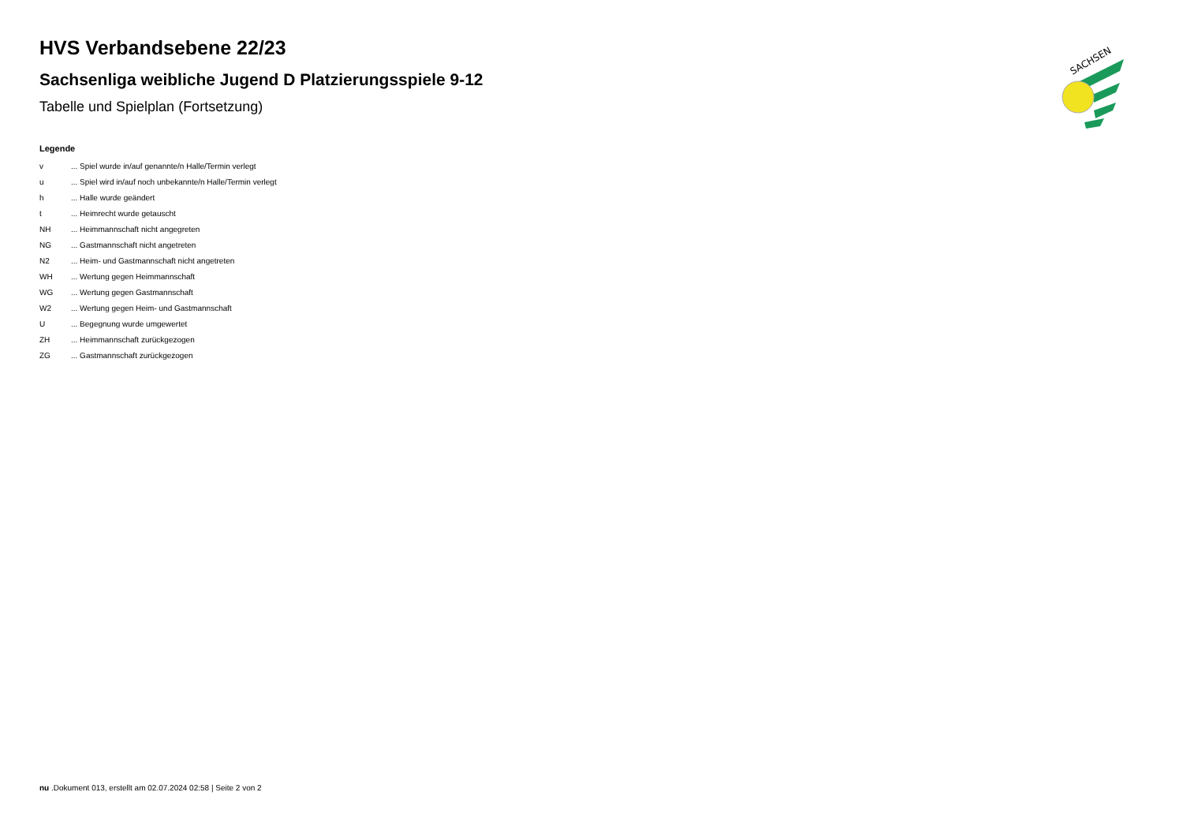HVS Verbandsebene 22/23
Sachsenliga weibliche Jugend D Platzierungsspiele 9-12
Tabelle und Spielplan (Fortsetzung)
Legende
| v | ... Spiel wurde in/auf genannte/n Halle/Termin verlegt |
| u | ... Spiel wird in/auf noch unbekannte/n Halle/Termin verlegt |
| h | ... Halle wurde geändert |
| t | ... Heimrecht wurde getauscht |
| NH | ... Heimmannschaft nicht angegreten |
| NG | ... Gastmannschaft nicht angetreten |
| N2 | ... Heim- und Gastmannschaft nicht angetreten |
| WH | ... Wertung gegen Heimmannschaft |
| WG | ... Wertung gegen Gastmannschaft |
| W2 | ... Wertung gegen Heim- und Gastmannschaft |
| U | ... Begegnung wurde umgewertet |
| ZH | ... Heimmannschaft zurückgezogen |
| ZG | ... Gastmannschaft zurückgezogen |
SACHSEN
nu .Dokument 013, erstellt am 02.07.2024 02:58 | Seite 2 von 2